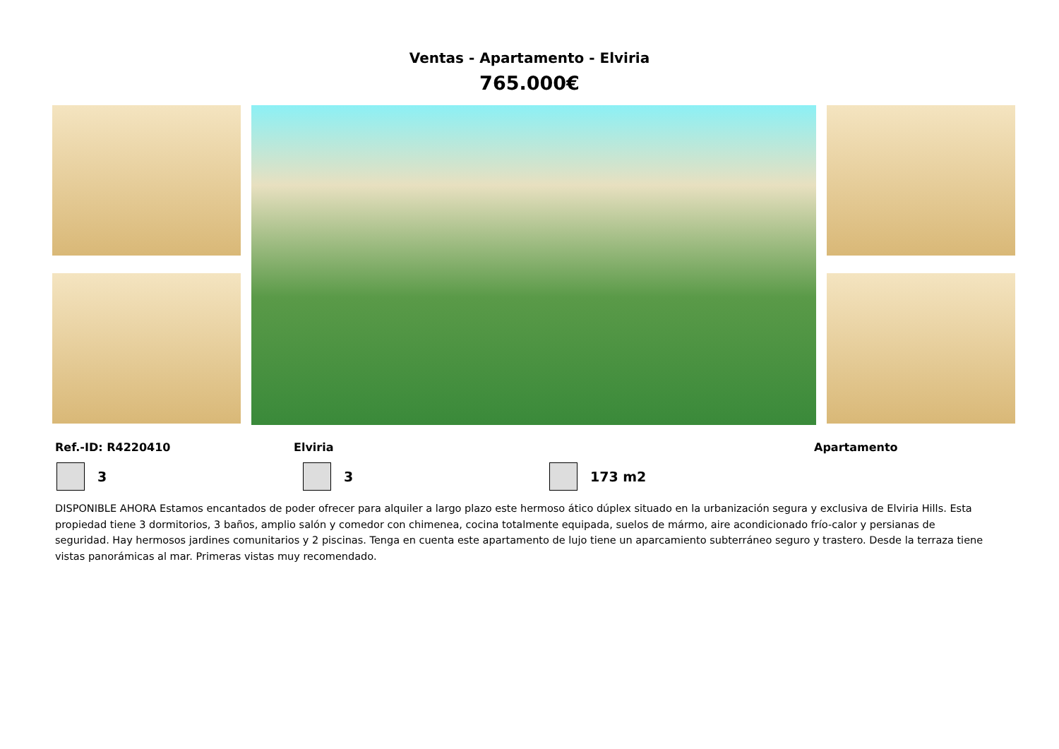Ventas - Apartamento - Elviria
765.000€
Ref.-ID: R4220410 Elviria Apartamento
3 3 173 m2
DISPONIBLE AHORA Estamos encantados de poder ofrecer para alquiler a largo plazo este hermoso ático dúplex situado en la urbanización segura y exclusiva de Elviria Hills. Esta propiedad tiene 3 dormitorios, 3 baños, amplio salón y comedor con chimenea, cocina totalmente equipada, suelos de mármo, aire acondicionado frío-calor y persianas de seguridad. Hay hermosos jardines comunitarios y 2 piscinas. Tenga en cuenta este apartamento de lujo tiene un aparcamiento subterráneo seguro y trastero. Desde la terraza tiene vistas panorámicas al mar. Primeras vistas muy recomendado.